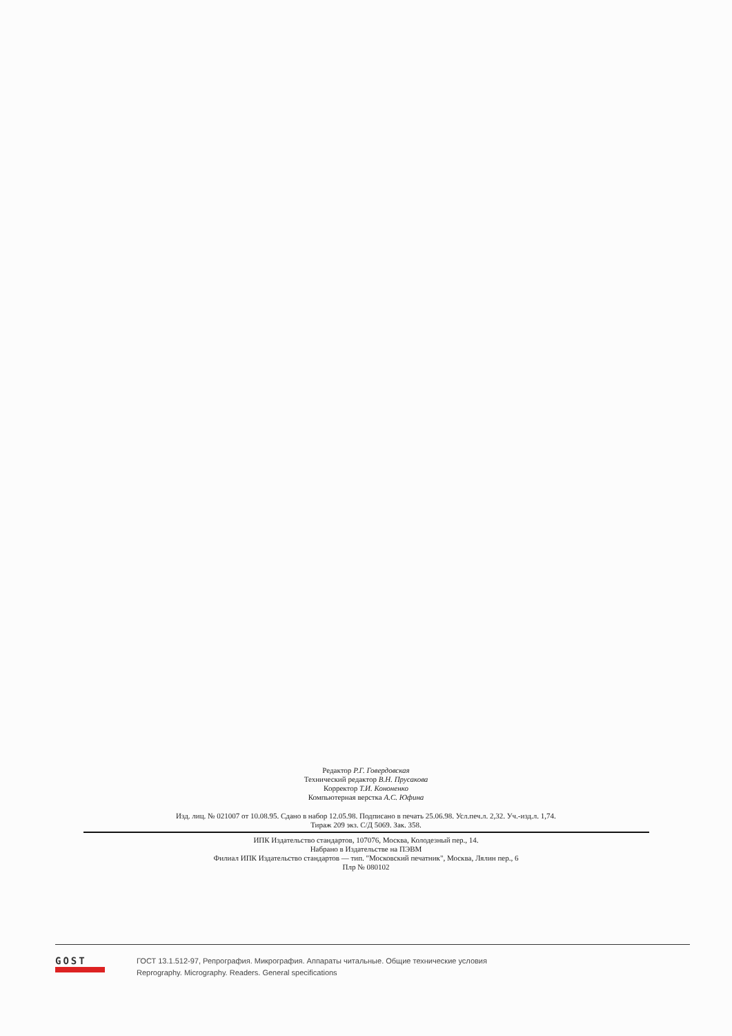Редактор Р.Г. Говердовская
Технический редактор В.Н. Прусакова
Корректор Т.И. Кононенко
Компьютерная верстка А.С. Юфина
Изд. лиц. № 021007 от 10.08.95. Сдано в набор 12.05.98. Подписано в печать 25.06.98. Усл.печ.л. 2,32. Уч.-изд.л. 1,74.
Тираж 209 экз. С/Д 5069. Зак. 358.
ИПК Издательство стандартов, 107076, Москва, Колодезный пер., 14.
Набрано в Издательстве на ПЭВМ
Филиал ИПК Издательство стандартов — тип. "Московский печатник", Москва, Лялин пер., 6
Плр № 080102
GOST
ГОСТ 13.1.512-97, Репрография. Микрография. Аппараты читальные. Общие технические условия
Reprography. Micrography. Readers. General specifications